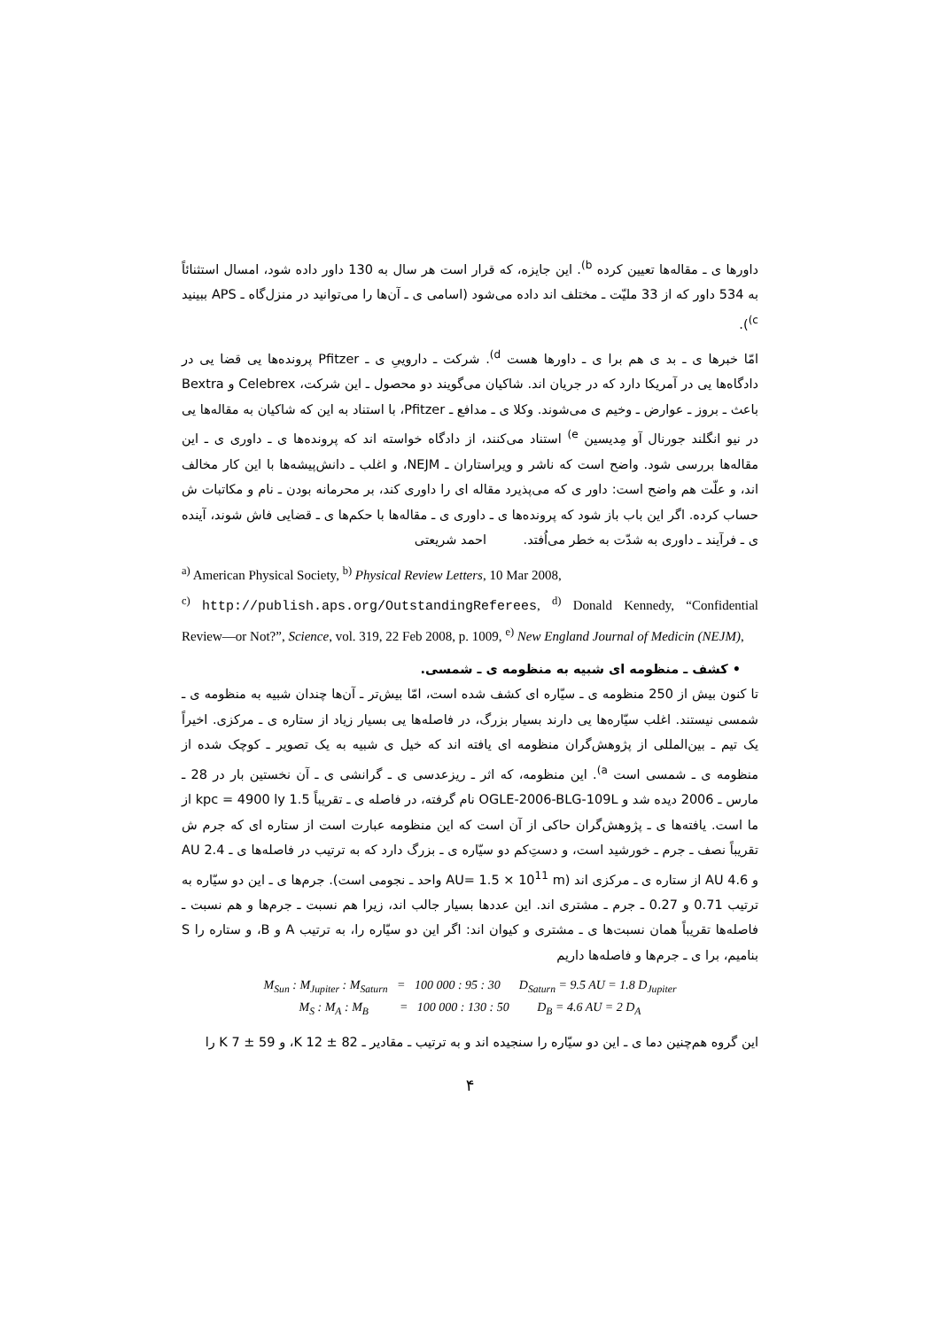داورها ی ـ مقاله‌ها تعیین کرده <sup>b)</sup>. این جایزه، که قرار است هر سال به 130 داور داده شود، امسال استثنائاً به 534 داور که از 33 ملیّت ـ مختلف اند داده می‌شود (اسامی ی ـ آن‌ها را می‌توانید در منزل‌گاه ـ APS ببینید <sup>c)</sup>).
امّا خبرها ی ـ بد ی هم برا ی ـ داورها هست <sup>d)</sup>. شرکت ـ داروییِ ی ـ Pfitzer پرونده‌ها یی قضا یی در دادگاه‌ها یی در آمریکا دارد که در جریان اند. شاکیان می‌گویند دو محصول ـ این شرکت، Celebrex و Bextra باعث ـ بروز ـ عوارض ـ وخیم ی می‌شوند. وکلا ی ـ مدافع ـ Pfitzer، با استناد به این که شاکیان به مقاله‌ها یی در نیو انگلند جورنال آو مِدیسین <sup>e)</sup> استناد می‌کنند، از دادگاه خواسته اند که پرونده‌ها ی ـ داوری ی ـ این مقاله‌ها بررسی شود. واضح است که ناشر و ویراستاران ـ NEJM، و اغلب ـ دانش‌پیشه‌ها با این کار مخالف اند، و علّت هم واضح است: داور ی که می‌پذیرد مقاله ای را داوری کند، بر محرمانه بودن ـ نام و مکاتبات ش حساب کرده. اگر این باب باز شود که پرونده‌ها ی ـ داوری ی ـ مقاله‌ها با حکم‌ها ی ـ قضایی فاش شوند، آینده ی ـ فرآیند ـ داوری به شدّت به خطر می‌اُفتد. احمد شریعتی
<sup>a)</sup> American Physical Society, <sup>b)</sup> Physical Review Letters, 10 Mar 2008,
<sup>c)</sup> http://publish.aps.org/OutstandingReferees, <sup>d)</sup> Donald Kennedy, “Confidential Review—or Not?”, Science, vol. 319, 22 Feb 2008, p. 1009, <sup>e)</sup> New England Journal of Medicin (NEJM),
• کشف ـ منظومه ای شبیه به منظومه ی ـ شمسی.
تا کنون بیش از 250 منظومه ی ـ سیّاره ای کشف شده است، امّا بیش‌تر ـ آن‌ها چندان شبیه به منظومه ی ـ شمسی نیستند. اغلب سیّاره‌ها یی دارند بسیار بزرگ، در فاصله‌ها یی بسیار زیاد از ستاره ی ـ مرکزی. اخیراً یک تیم ـ بین‌المللی از پژوهش‌گران منظومه ای یافته اند که خیل ی شبیه به یک تصویر ـ کوچک شده از منظومه ی ـ شمسی است <sup>a)</sup>. این منظومه، که اثر ـ ریزعدسی ی ـ گرانشی ی ـ آن نخستین بار در 28 ـ مارس ـ 2006 دیده شد و OGLE-2006-BLG-109L نام گرفته، در فاصله ی ـ تقریباً 1.5 kpc = 4900 ly از ما است. یافته‌ها ی ـ پژوهش‌گران حاکی از آن است که این منظومه عبارت است از ستاره ای که جرم ش تقریباً نصف ـ جرم ـ خورشید است، و دستِ‌کم دو سیّاره ی ـ بزرگ دارد که به ترتیب در فاصله‌ها ی ـ 2.4 AU و 4.6 AU از ستاره ی ـ مرکزی اند (AU= 1.5 × 10<sup>11</sup> m واحد ـ نجومی است). جرم‌ها ی ـ این دو سیّاره به ترتیب 0.71 و 0.27 ـ جرم ـ مشتری اند. این عددها بسیار جالب اند، زیرا هم نسبت ـ جرم‌ها و هم نسبت ـ فاصله‌ها تقریباً همان نسبت‌ها ی ـ مشتری و کیوان اند: اگر این دو سیّاره را، به ترتیب A و B، و ستاره را S بنامیم، برا ی ـ جرم‌ها و فاصله‌ها داریم
M<sub>Sun</sub> : M<sub>Jupiter</sub> : M<sub>Saturn</sub> = 100 000 : 95 : 30 D<sub>Saturn</sub> = 9.5 AU = 1.8 D<sub>Jupiter</sub>
M<sub>S</sub> : M<sub>A</sub> : M<sub>B</sub> = 100 000 : 130 : 50 D<sub>B</sub> = 4.6 AU = 2 D<sub>A</sub>
این گروه هم‌چنین دما ی ـ این دو سیّاره را سنجیده اند و به ترتیب ـ مقادیر ـ 82 ± 12 K، و 59 ± 7 K را
۴